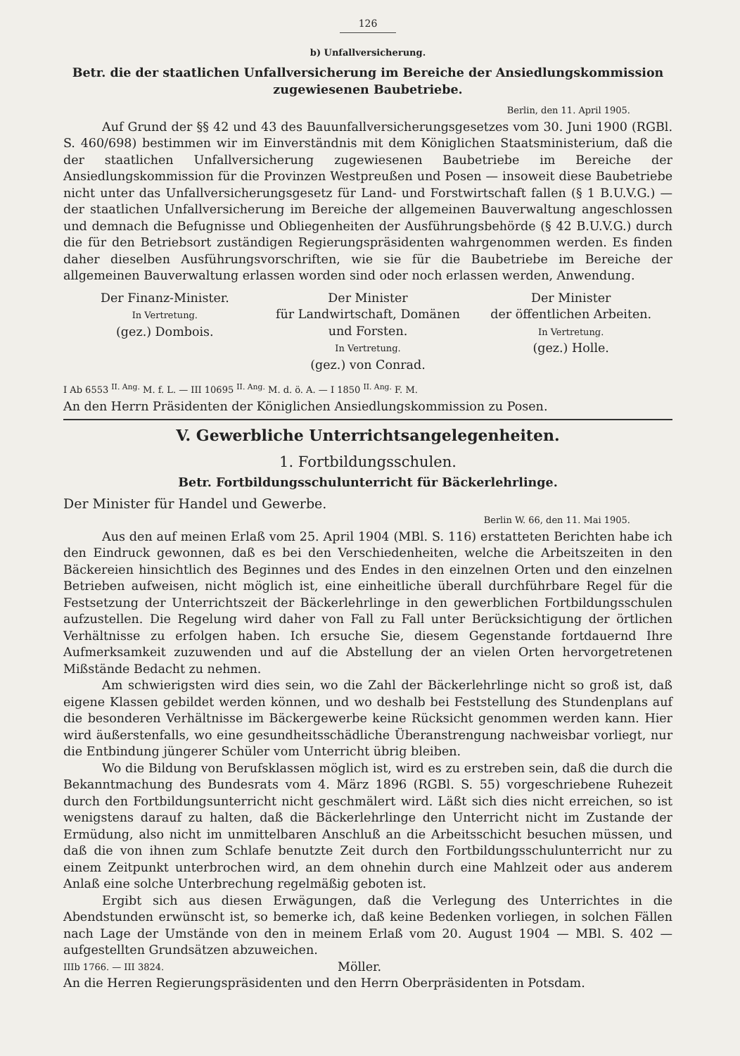126
b) Unfallversicherung.
Betr. die der staatlichen Unfallversicherung im Bereiche der Ansiedlungskommission zugewiesenen Baubetriebe.
Berlin, den 11. April 1905.
Auf Grund der §§ 42 und 43 des Bauunfallversicherungsgesetzes vom 30. Juni 1900 (RGBl. S. 460/698) bestimmen wir im Einverständnis mit dem Königlichen Staatsministerium, daß die der staatlichen Unfallversicherung zugewiesenen Baubetriebe im Bereiche der Ansiedlungskommission für die Provinzen Westpreußen und Posen — insoweit diese Baubetriebe nicht unter das Unfallversicherungsgesetz für Land- und Forstwirtschaft fallen (§ 1 B.U.V.G.) — der staatlichen Unfallversicherung im Bereiche der allgemeinen Bauverwaltung angeschlossen und demnach die Befugnisse und Obliegenheiten der Ausführungsbehörde (§ 42 B.U.V.G.) durch die für den Betriebsort zuständigen Regierungspräsidenten wahrgenommen werden. Es finden daher dieselben Ausführungsvorschriften, wie sie für die Baubetriebe im Bereiche der allgemeinen Bauverwaltung erlassen worden sind oder noch erlassen werden, Anwendung.
Der Finanz-Minister.
In Vertretung.
(gez.) Dombois.
Der Minister
für Landwirtschaft, Domänen
und Forsten.
In Vertretung.
(gez.) von Conrad.
Der Minister
der öffentlichen Arbeiten.
In Vertretung.
(gez.) Holle.
I Ab 6553 <sup>II. Ang.</sup> M. f. L. — III 10695 <sup>II. Ang.</sup> M. d. ö. A. — I 1850 <sup>II. Ang.</sup> F. M.
An den Herrn Präsidenten der Königlichen Ansiedlungskommission zu Posen.
V. Gewerbliche Unterrichtsangelegenheiten.
1. Fortbildungsschulen.
Betr. Fortbildungsschulunterricht für Bäckerlehrlinge.
Der Minister für Handel und Gewerbe.
Berlin W. 66, den 11. Mai 1905.
Aus den auf meinen Erlaß vom 25. April 1904 (MBl. S. 116) erstatteten Berichten habe ich den Eindruck gewonnen, daß es bei den Verschiedenheiten, welche die Arbeitszeiten in den Bäckereien hinsichtlich des Beginnes und des Endes in den einzelnen Orten und den einzelnen Betrieben aufweisen, nicht möglich ist, eine einheitliche überall durchführbare Regel für die Festsetzung der Unterrichtszeit der Bäckerlehrlinge in den gewerblichen Fortbildungsschulen aufzustellen. Die Regelung wird daher von Fall zu Fall unter Berücksichtigung der örtlichen Verhältnisse zu erfolgen haben. Ich ersuche Sie, diesem Gegenstande fortdauernd Ihre Aufmerksamkeit zuzuwenden und auf die Abstellung der an vielen Orten hervorgetretenen Mißstände Bedacht zu nehmen.
Am schwierigsten wird dies sein, wo die Zahl der Bäckerlehrlinge nicht so groß ist, daß eigene Klassen gebildet werden können, und wo deshalb bei Feststellung des Stundenplans auf die besonderen Verhältnisse im Bäckergewerbe keine Rücksicht genommen werden kann. Hier wird äußerstenfalls, wo eine gesundheitsschädliche Überanstrengung nachweisbar vorliegt, nur die Entbindung jüngerer Schüler vom Unterricht übrig bleiben.
Wo die Bildung von Berufsklassen möglich ist, wird es zu erstreben sein, daß die durch die Bekanntmachung des Bundesrats vom 4. März 1896 (RGBl. S. 55) vorgeschriebene Ruhezeit durch den Fortbildungsunterricht nicht geschmälert wird. Läßt sich dies nicht erreichen, so ist wenigstens darauf zu halten, daß die Bäckerlehrlinge den Unterricht nicht im Zustande der Ermüdung, also nicht im unmittelbaren Anschluß an die Arbeitsschicht besuchen müssen, und daß die von ihnen zum Schlafe benutzte Zeit durch den Fortbildungsschulunterricht nur zu einem Zeitpunkt unterbrochen wird, an dem ohnehin durch eine Mahlzeit oder aus anderem Anlaß eine solche Unterbrechung regelmäßig geboten ist.
Ergibt sich aus diesen Erwägungen, daß die Verlegung des Unterrichtes in die Abendstunden erwünscht ist, so bemerke ich, daß keine Bedenken vorliegen, in solchen Fällen nach Lage der Umstände von den in meinem Erlaß vom 20. August 1904 — MBl. S. 402 — aufgestellten Grundsätzen abzuweichen.
IIIb 1766. — III 3824. Möller.
An die Herren Regierungspräsidenten und den Herrn Oberpräsidenten in Potsdam.